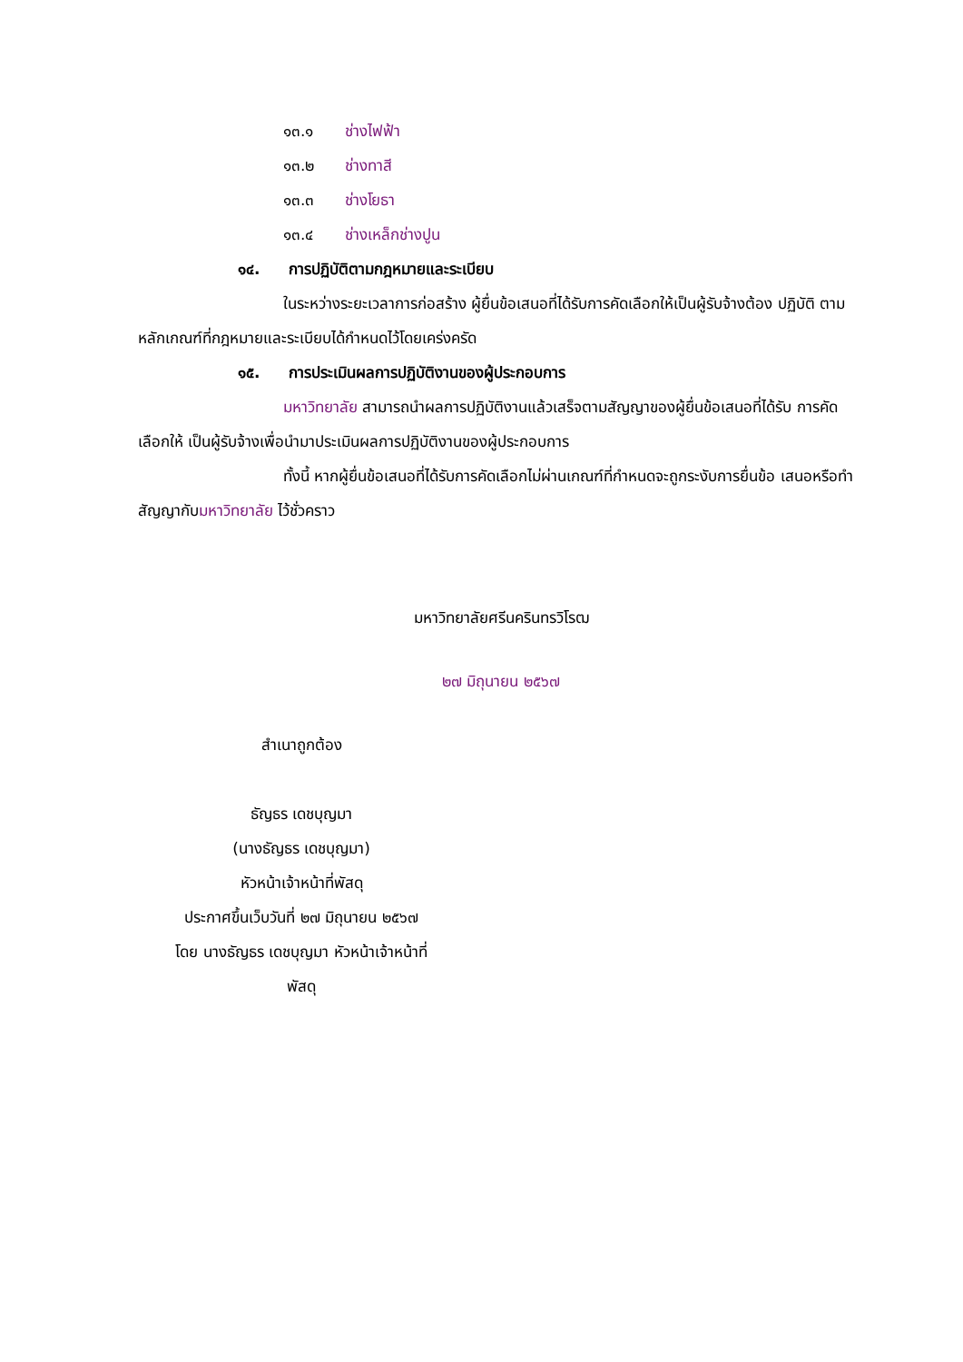๑๓.๑ ช่างไฟฟ้า
๑๓.๒ ช่างทาสี
๑๓.๓ ช่างโยธา
๑๓.๔ ช่างเหล็กช่างปูน
๑๔. การปฏิบัติตามกฎหมายและระเบียบ
ในระหว่างระยะเวลาการก่อสร้าง ผู้ยื่นข้อเสนอที่ได้รับการคัดเลือกให้เป็นผู้รับจ้างต้อง ปฏิบัติ ตามหลักเกณฑ์ที่กฎหมายและระเบียบได้กำหนดไว้โดยเคร่งครัด
๑๕. การประเมินผลการปฏิบัติงานของผู้ประกอบการ
มหาวิทยาลัย สามารถนำผลการปฏิบัติงานแล้วเสร็จตามสัญญาของผู้ยื่นข้อเสนอที่ได้รับ การคัดเลือกให้ เป็นผู้รับจ้างเพื่อนำมาประเมินผลการปฏิบัติงานของผู้ประกอบการ
ทั้งนี้ หากผู้ยื่นข้อเสนอที่ได้รับการคัดเลือกไม่ผ่านเกณฑ์ที่กำหนดจะถูกระงับการยื่นข้อ เสนอหรือทำสัญญากับมหาวิทยาลัย ไว้ชั่วคราว
มหาวิทยาลัยศรีนครินทรวิโรฒ
๒๗ มิถุนายน ๒๕๖๗
สำเนาถูกต้อง
ธัญธร เดชบุญมา
(นางธัญธร เดชบุญมา)
หัวหน้าเจ้าหน้าที่พัสดุ
ประกาศขึ้นเว็บวันที่ ๒๗ มิถุนายน ๒๕๖๗
โดย นางธัญธร เดชบุญมา หัวหน้าเจ้าหน้าที่
พัสดุ